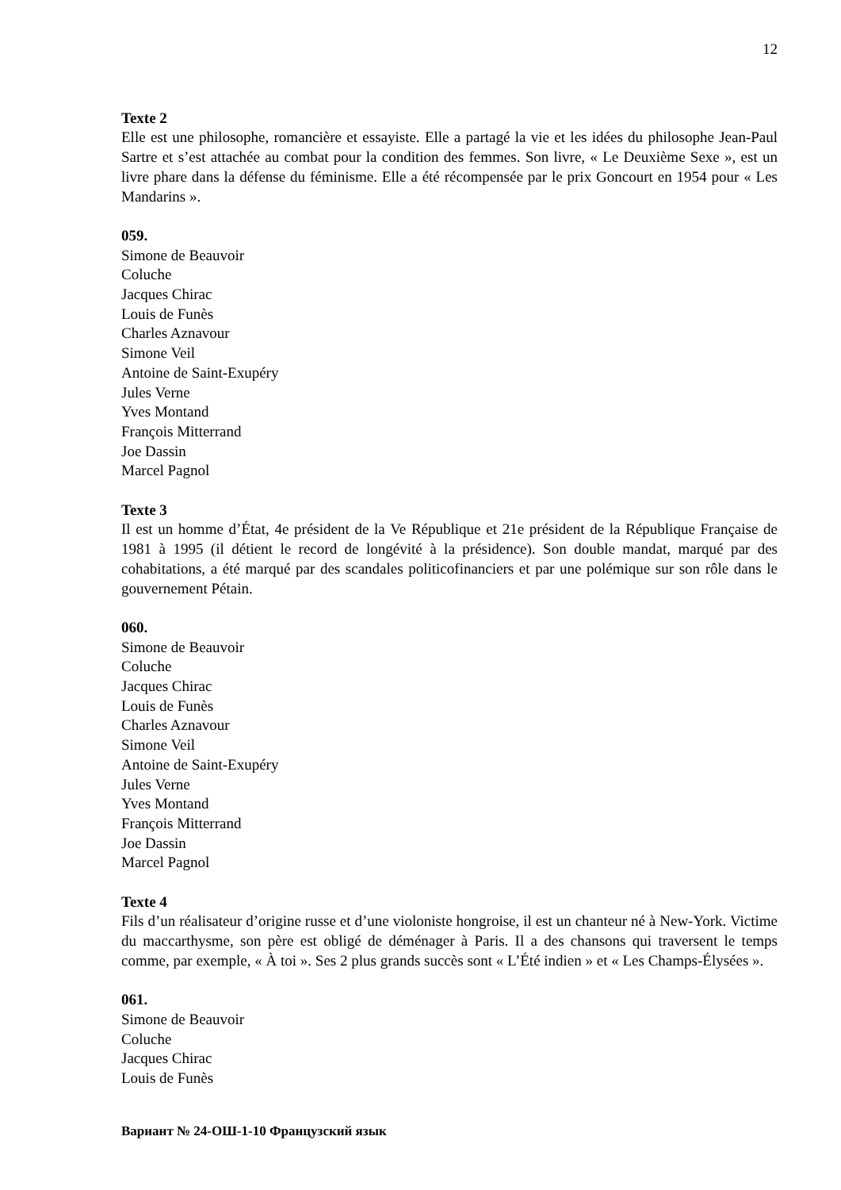12
Texte 2
Elle est une philosophe, romancière et essayiste. Elle a partagé la vie et les idées du philosophe Jean-Paul Sartre et s’est attachée au combat pour la condition des femmes. Son livre, « Le Deuxième Sexe », est un livre phare dans la défense du féminisme. Elle a été récompensée par le prix Goncourt en 1954 pour « Les Mandarins ».
059.
Simone de Beauvoir
Coluche
Jacques Chirac
Louis de Funès
Charles Aznavour
Simone Veil
Antoine de Saint-Exupéry
Jules Verne
Yves Montand
François Mitterrand
Joe Dassin
Marcel Pagnol
Texte 3
Il est un homme d’État, 4e président de la Ve République et 21e président de la République Française de 1981 à 1995 (il détient le record de longévité à la présidence). Son double mandat, marqué par des cohabitations, a été marqué par des scandales politicofinanciers et par une polémique sur son rôle dans le gouvernement Pétain.
060.
Simone de Beauvoir
Coluche
Jacques Chirac
Louis de Funès
Charles Aznavour
Simone Veil
Antoine de Saint-Exupéry
Jules Verne
Yves Montand
François Mitterrand
Joe Dassin
Marcel Pagnol
Texte 4
Fils d’un réalisateur d’origine russe et d’une violoniste hongroise, il est un chanteur né à New-York. Victime du maccarthysme, son père est obligé de déménager à Paris. Il a des chansons qui traversent le temps comme, par exemple, « À toi ». Ses 2 plus grands succès sont « L’Été indien » et « Les Champs-Élysées ».
061.
Simone de Beauvoir
Coluche
Jacques Chirac
Louis de Funès
Вариант № 24-ОШ-1-10 Французский язык